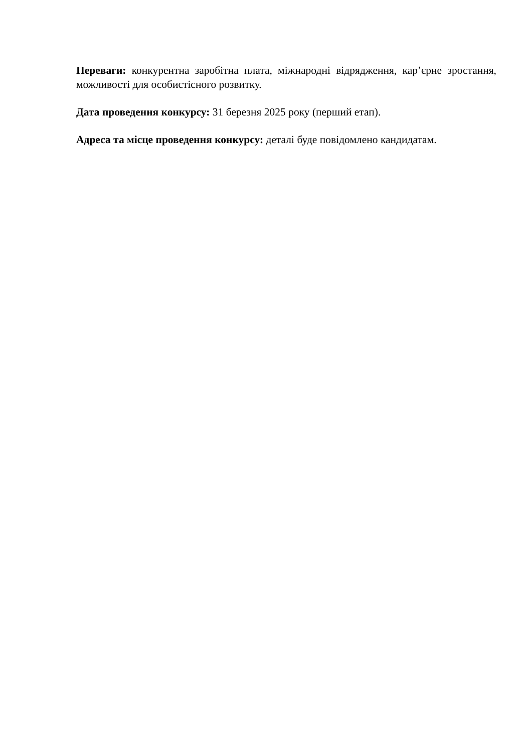Переваги: конкурентна заробітна плата, міжнародні відрядження, кар’єрне зростання, можливості для особистісного розвитку.
Дата проведення конкурсу: 31 березня 2025 року (перший етап).
Адреса та місце проведення конкурсу: деталі буде повідомлено кандидатам.